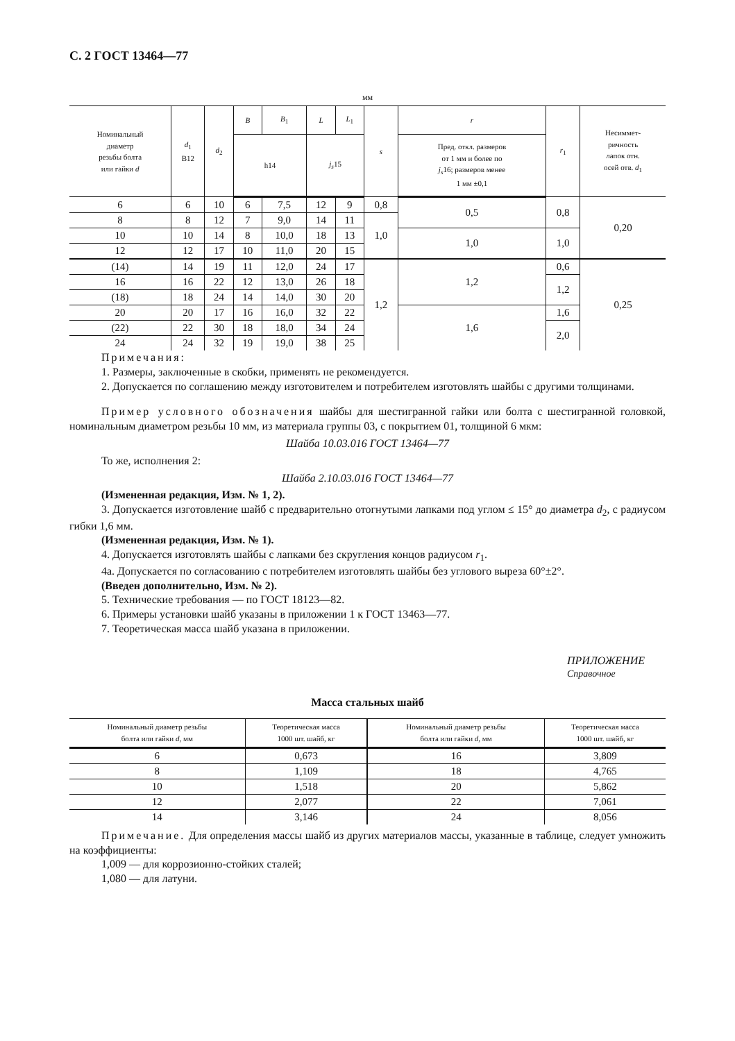С. 2 ГОСТ 13464—77
мм
| Номинальный диаметр резьбы болта или гайки d | d<sub>1</sub> B12 | d<sub>2</sub> | B | B<sub>1</sub> | L | L<sub>1</sub> | s | r | r<sub>1</sub> | Несиммет- ричность лапок отн. осей отв. d<sub>1</sub> |
| --- | --- | --- | --- | --- | --- | --- | --- | --- | --- | --- |
| | | | h14 | | j<sub>s</sub> 15 | | | Пред. откл. размеров от 1 мм и более по j<sub>s</sub> 16; размеров менее 1 мм ±0,1 | | |
| 6 | 6 | 10 | 6 | 7,5 | 12 | 9 | 0,8 | 0,5 | 0,8 | 0,20 |
| 8 | 8 | 12 | 7 | 9,0 | 14 | 11 | 1,0 | | | |
| 10 | 10 | 14 | 8 | 10,0 | 18 | 13 | | 1,0 | 1,0 | |
| 12 | 12 | 17 | 10 | 11,0 | 20 | 15 | | | | |
| (14) | 14 | 19 | 11 | 12,0 | 24 | 17 | 1,2 | 1,2 | 0,6 | 0,25 |
| 16 | 16 | 22 | 12 | 13,0 | 26 | 18 | | | 1,2 | |
| (18) | 18 | 24 | 14 | 14,0 | 30 | 20 | | | | |
| 20 | 20 | 17 | 16 | 16,0 | 32 | 22 | | 1,6 | 1,6 | |
| (22) | 22 | 30 | 18 | 18,0 | 34 | 24 | | | 2,0 | |
| 24 | 24 | 32 | 19 | 19,0 | 38 | 25 | | | | |
Примечания:
1. Размеры, заключенные в скобки, применять не рекомендуется.
2. Допускается по соглашению между изготовителем и потребителем изготовлять шайбы с другими толщинами.
Пример условного обозначения шайбы для шестигранной гайки или болта с шестигранной головкой, номинальным диаметром резьбы 10 мм, из материала группы 03, с покрытием 01, толщиной 6 мкм:
Шайба 10.03.016 ГОСТ 13464—77
То же, исполнения 2:
Шайба 2.10.03.016 ГОСТ 13464—77
(Измененная редакция, Изм. № 1, 2).
3. Допускается изготовление шайб с предварительно отогнутыми лапками под углом ≤ 15° до диаметра d<sub>2</sub>, с радиусом гибки 1,6 мм.
(Измененная редакция, Изм. № 1).
4. Допускается изготовлять шайбы с лапками без скругления концов радиусом r<sub>1</sub>.
4а. Допускается по согласованию с потребителем изготовлять шайбы без углового выреза 60°±2°.
(Введен дополнительно, Изм. № 2).
5. Технические требования — по ГОСТ 18123—82.
6. Примеры установки шайб указаны в приложении 1 к ГОСТ 13463—77.
7. Теоретическая масса шайб указана в приложении.
ПРИЛОЖЕНИЕ
Справочное
Масса стальных шайб
| Номинальный диаметр резьбы болта или гайки d , мм | Теоретическая масса 1000 шт. шайб, кг | Номинальный диаметр резьбы болта или гайки d , мм | Теоретическая масса 1000 шт. шайб, кг |
| --- | --- | --- | --- |
| 6 | 0,673 | 16 | 3,809 |
| 8 | 1,109 | 18 | 4,765 |
| 10 | 1,518 | 20 | 5,862 |
| 12 | 2,077 | 22 | 7,061 |
| 14 | 3,146 | 24 | 8,056 |
Примечание. Для определения массы шайб из других материалов массы, указанные в таблице, следует умножить на коэффициенты:
1,009 — для коррозионно-стойких сталей;
1,080 — для латуни.